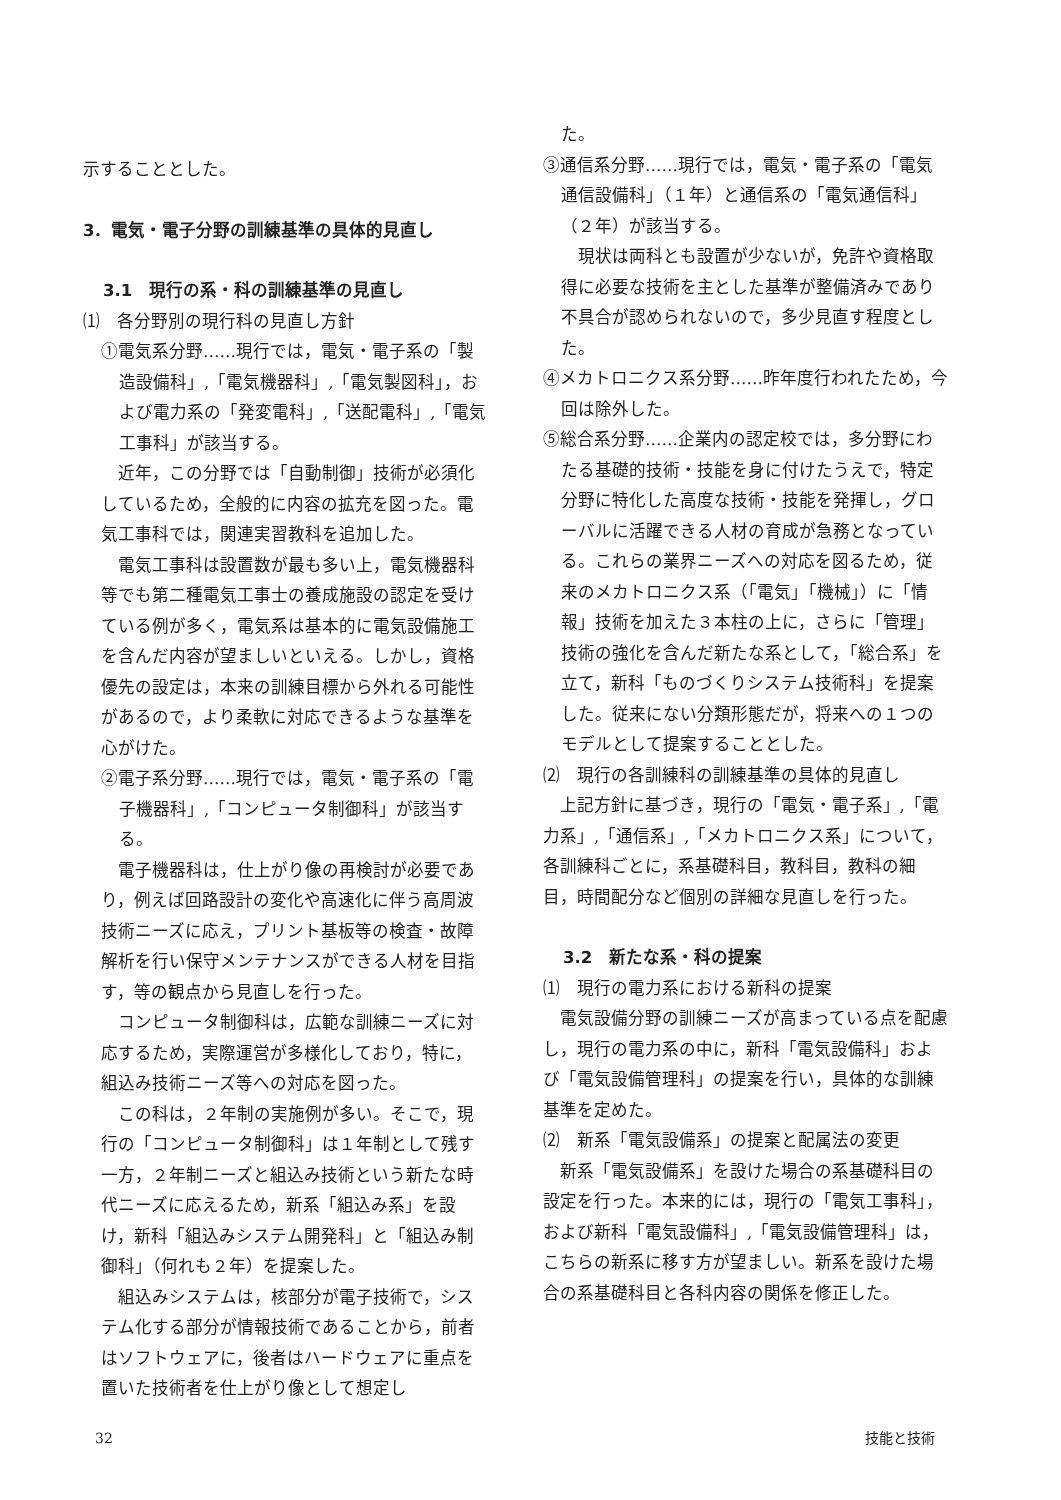示することとした。
3．電気・電子分野の訓練基準の具体的見直し
3.1　現行の系・科の訓練基準の見直し
⑴　各分野別の現行科の見直し方針
①電気系分野……現行では，電気・電子系の「製造設備科」,「電気機器科」,「電気製図科」，および電力系の「発変電科」,「送配電科」,「電気工事科」が該当する。
近年，この分野では「自動制御」技術が必須化しているため，全般的に内容の拡充を図った。電気工事科では，関連実習教科を追加した。
電気工事科は設置数が最も多い上，電気機器科等でも第二種電気工事士の養成施設の認定を受けている例が多く，電気系は基本的に電気設備施工を含んだ内容が望ましいといえる。しかし，資格優先の設定は，本来の訓練目標から外れる可能性があるので，より柔軟に対応できるような基準を心がけた。
②電子系分野……現行では，電気・電子系の「電子機器科」,「コンピュータ制御科」が該当する。
電子機器科は，仕上がり像の再検討が必要であり，例えば回路設計の変化や高速化に伴う高周波技術ニーズに応え，プリント基板等の検査・故障解析を行い保守メンテナンスができる人材を目指す，等の観点から見直しを行った。
コンピュータ制御科は，広範な訓練ニーズに対応するため，実際運営が多様化しており，特に，組込み技術ニーズ等への対応を図った。
この科は，２年制の実施例が多い。そこで，現行の「コンピュータ制御科」は１年制として残す一方，２年制ニーズと組込み技術という新たな時代ニーズに応えるため，新系「組込み系」を設け，新科「組込みシステム開発科」と「組込み制御科」（何れも２年）を提案した。
組込みシステムは，核部分が電子技術で，システム化する部分が情報技術であることから，前者はソフトウェアに，後者はハードウェアに重点を置いた技術者を仕上がり像として想定し
た。
③通信系分野……現行では，電気・電子系の「電気通信設備科」（１年）と通信系の「電気通信科」（２年）が該当する。
現状は両科とも設置が少ないが，免許や資格取得に必要な技術を主とした基準が整備済みであり不具合が認められないので，多少見直す程度とした。
④メカトロニクス系分野……昨年度行われたため，今回は除外した。
⑤総合系分野……企業内の認定校では，多分野にわたる基礎的技術・技能を身に付けたうえで，特定分野に特化した高度な技術・技能を発揮し，グローバルに活躍できる人材の育成が急務となっている。これらの業界ニーズへの対応を図るため，従来のメカトロニクス系（「電気」「機械」）に「情報」技術を加えた３本柱の上に，さらに「管理」技術の強化を含んだ新たな系として，「総合系」を立て，新科「ものづくりシステム技術科」を提案した。従来にない分類形態だが，将来への１つのモデルとして提案することとした。
⑵　現行の各訓練科の訓練基準の具体的見直し
上記方針に基づき，現行の「電気・電子系」,「電力系」,「通信系」,「メカトロニクス系」について，各訓練科ごとに，系基礎科目，教科目，教科の細目，時間配分など個別の詳細な見直しを行った。
3.2　新たな系・科の提案
⑴　現行の電力系における新科の提案
電気設備分野の訓練ニーズが高まっている点を配慮し，現行の電力系の中に，新科「電気設備科」および「電気設備管理科」の提案を行い，具体的な訓練基準を定めた。
⑵　新系「電気設備系」の提案と配属法の変更
新系「電気設備系」を設けた場合の系基礎科目の設定を行った。本来的には，現行の「電気工事科」，および新科「電気設備科」,「電気設備管理科」は，こちらの新系に移す方が望ましい。新系を設けた場合の系基礎科目と各科内容の関係を修正した。
32 技能と技術